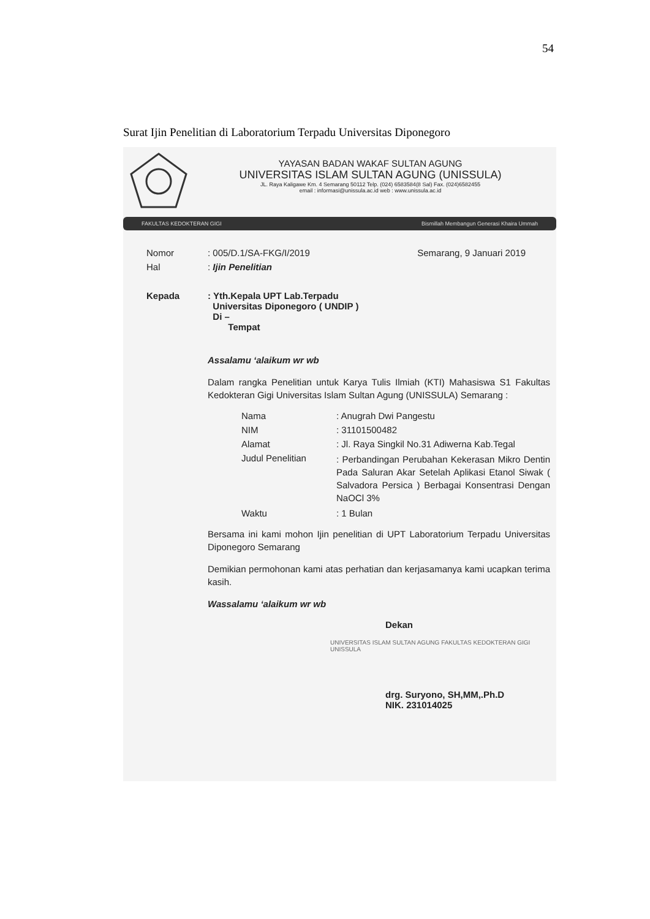54
Surat Ijin Penelitian di Laboratorium Terpadu Universitas Diponegoro
YAYASAN BADAN WAKAF SULTAN AGUNG
UNIVERSITAS ISLAM SULTAN AGUNG (UNISSULA)
JL. Raya Kaligawe Km. 4 Semarang 50112 Telp. (024) 6583584(8 Sal) Fax. (024)6582455
email : informasi@unissula.ac.id web : www.unissula.ac.id
FAKULTAS KEDOKTERAN GIGI Bismillah Membangun Generasi Khaira Ummah
Nomor: 005/D.1/SA-FKG/I/2019 Semarang, 9 Januari 2019
Hal: Ijin Penelitian
Kepada: Yth.Kepala UPT Lab.Terpadu
Universitas Diponegoro ( UNDIP )
Di –
Tempat
Assalamu ‘alaikum wr wb
Dalam rangka Penelitian untuk Karya Tulis Ilmiah (KTI) Mahasiswa S1 Fakultas Kedokteran Gigi Universitas Islam Sultan Agung (UNISSULA) Semarang :
Nama: Anugrah Dwi Pangestu
NIM: 31101500482
Alamat: Jl. Raya Singkil No.31 Adiwerna Kab.Tegal
Judul Penelitian: Perbandingan Perubahan Kekerasan Mikro Dentin Pada Saluran Akar Setelah Aplikasi Etanol Siwak ( Salvadora Persica ) Berbagai Konsentrasi Dengan NaOCl 3%
Waktu: 1 Bulan
Bersama ini kami mohon Ijin penelitian di UPT Laboratorium Terpadu Universitas Diponegoro Semarang
Demikian permohonan kami atas perhatian dan kerjasamanya kami ucapkan terima kasih.
Wassalamu ‘alaikum wr wb
Dekan
UNIVERSITAS ISLAM SULTAN AGUNG FAKULTAS KEDOKTERAN GIGI UNISSULA
drg. Suryono, SH,MM,.Ph.D
NIK. 231014025